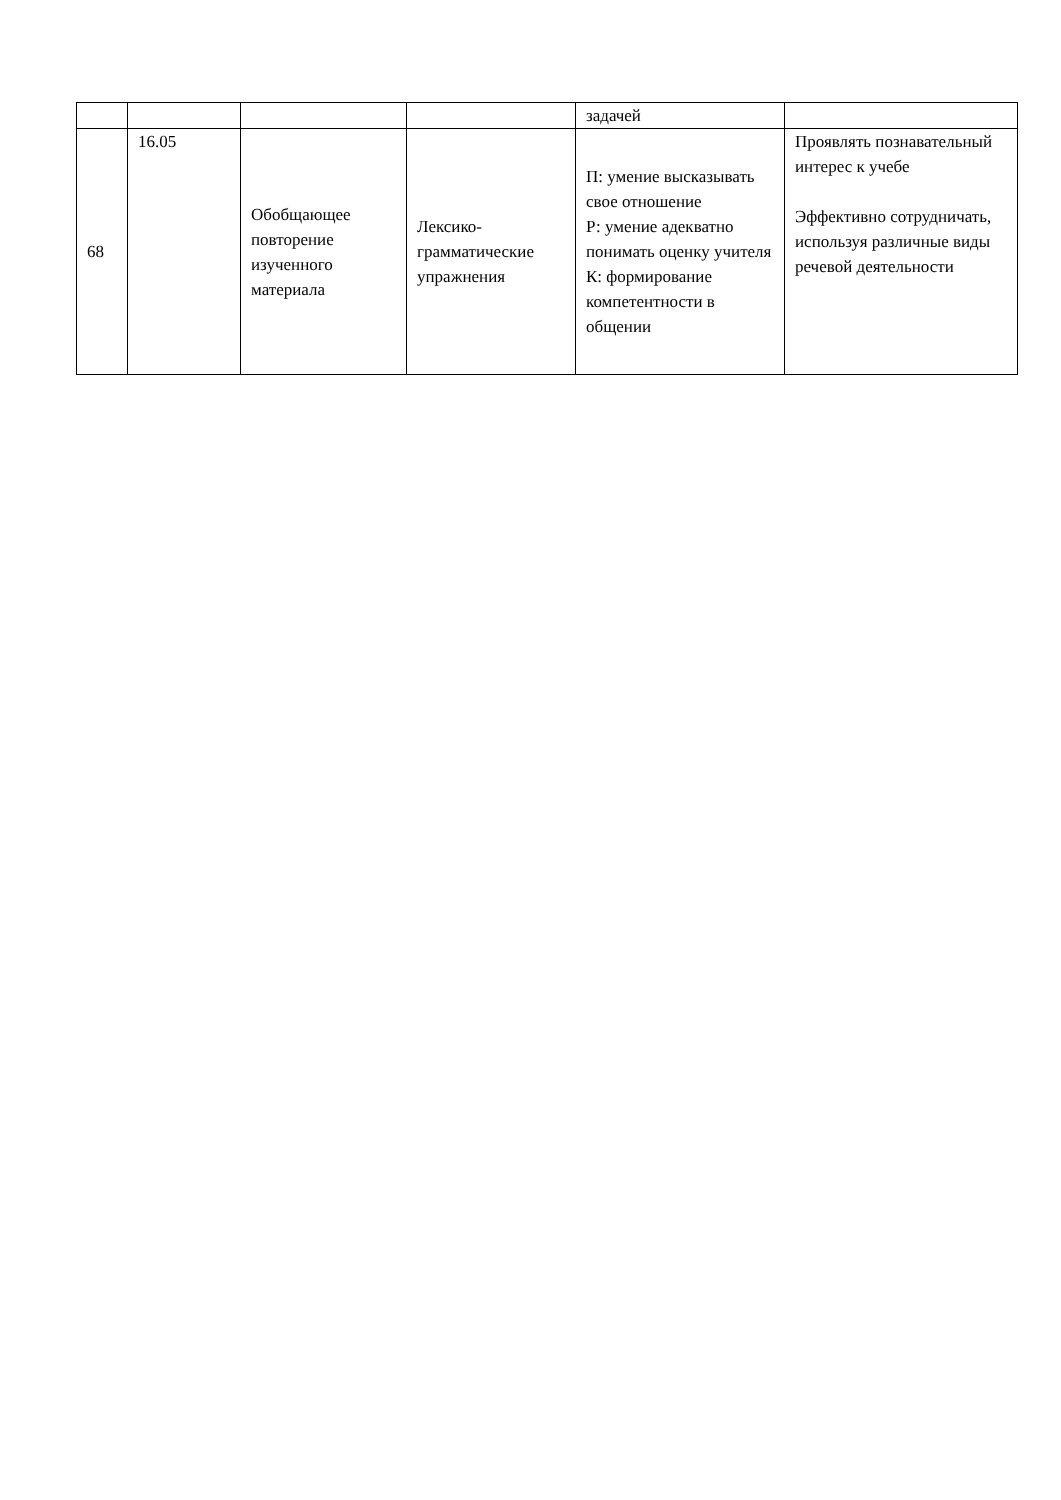| | | | | задачей | |
| 68 | 16.05 | Обобщающее повторение изученного материала | Лексико-грамматические упражнения | П: умение высказывать свое отношение Р: умение адекватно понимать оценку учителя К: формирование компетентности в общении | Проявлять познавательный интерес к учебе Эффективно сотрудничать, используя различные виды речевой деятельности |